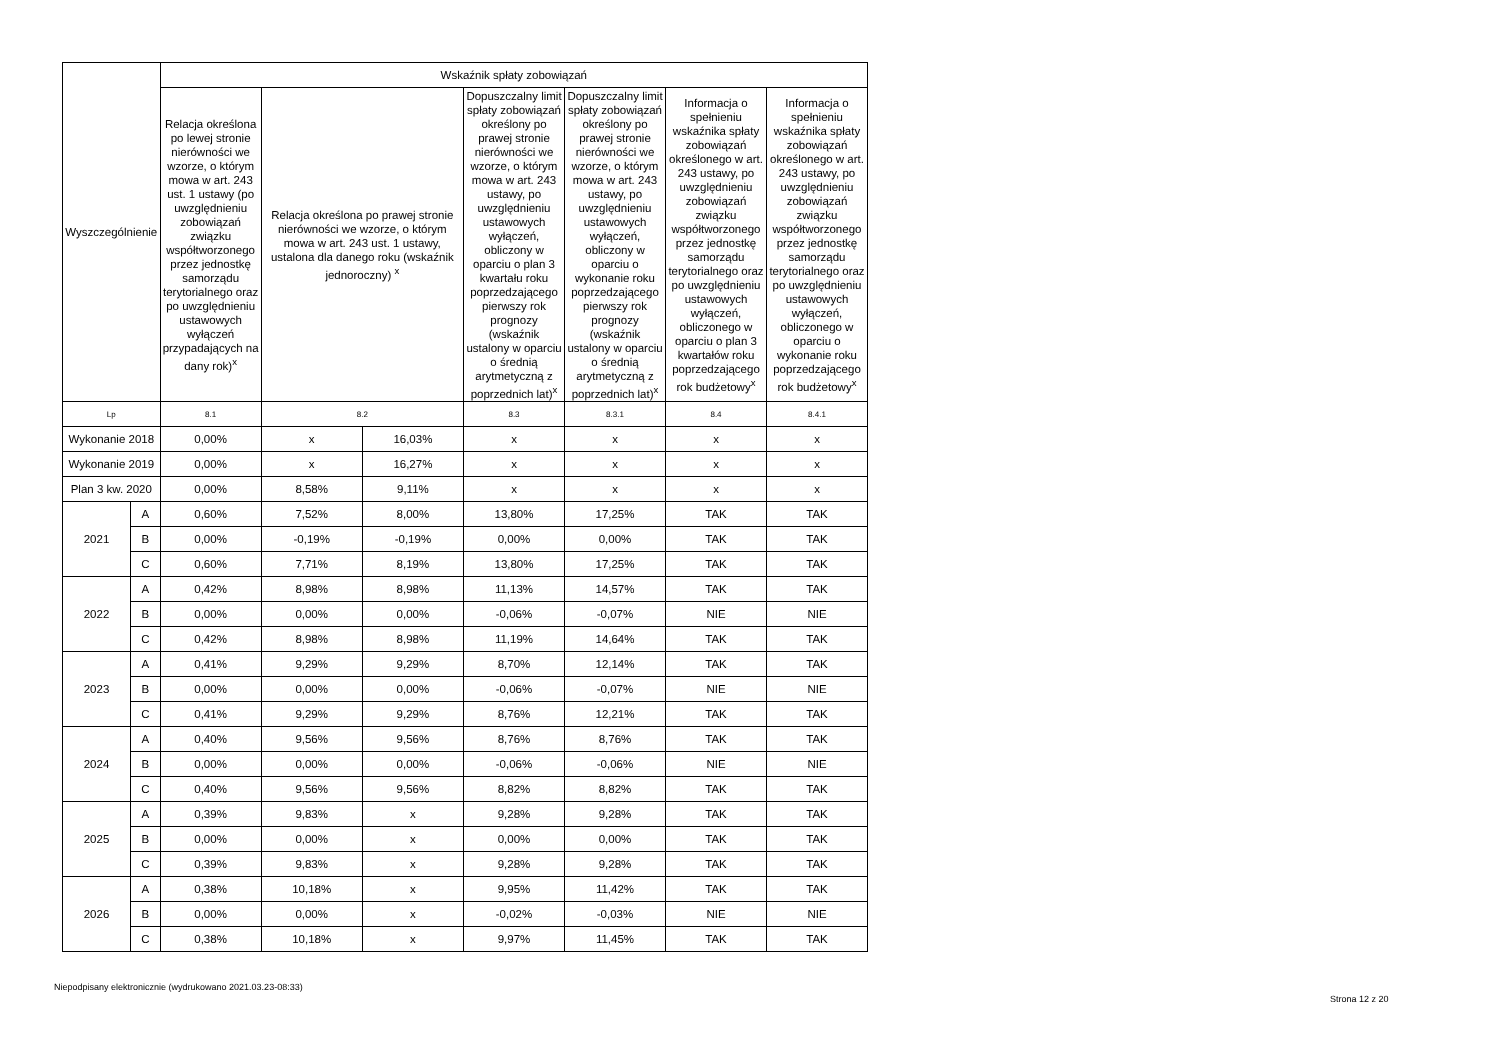| Wyszczególnienie | | Wskaźnik spłaty zobowiązań | | | | | | |
| --- | --- | --- | --- | --- | --- | --- | --- | --- |
| | | Relacja określona po lewej stronie nierówności we wzorze, o którym mowa w art. 243 ust. 1 ustawy (po uwzględnieniu zobowiązań związku współtworzonego przez jednostkę samorządu terytorialnego oraz po uwzględnieniu ustawowych wyłączeń przypadających na dany rok)<sup>x</sup> | Relacja określona po prawej stronie nierówności we wzorze, o którym mowa w art. 243 ust. 1 ustawy, ustalona dla danego roku (wskaźnik jednoroczny) <sup>x</sup> | | Dopuszczalny limit spłaty zobowiązań określony po prawej stronie nierówności we wzorze, o którym mowa w art. 243 ustawy, po uwzględnieniu ustawowych wyłączeń, obliczony w oparciu o plan 3 kwartału roku poprzedzającego pierwszy rok prognozy (wskaźnik ustalony w oparciu o średnią arytmetyczną z poprzednich lat)<sup>x</sup> | Dopuszczalny limit spłaty zobowiązań określony po prawej stronie nierówności we wzorze, o którym mowa w art. 243 ustawy, po uwzględnieniu ustawowych wyłączeń, obliczony w oparciu o wykonanie roku poprzedzającego pierwszy rok prognozy (wskaźnik ustalony w oparciu o średnią arytmetyczną z poprzednich lat)<sup>x</sup> | Informacja o spełnieniu wskaźnika spłaty zobowiązań określonego w art. 243 ustawy, po uwzględnieniu zobowiązań związku współtworzonego przez jednostkę samorządu terytorialnego oraz po uwzględnieniu ustawowych wyłączeń, obliczonego w oparciu o plan 3 kwartałów roku poprzedzającego rok budżetowy<sup>x</sup> | Informacja o spełnieniu wskaźnika spłaty zobowiązań określonego w art. 243 ustawy, po uwzględnieniu zobowiązań związku współtworzonego przez jednostkę samorządu terytorialnego oraz po uwzględnieniu ustawowych wyłączeń, obliczonego w oparciu o wykonanie roku poprzedzającego rok budżetowy<sup>x</sup> |
| Lp | | 8.1 | 8.2 | | 8.3 | 8.3.1 | 8.4 | 8.4.1 |
| Wykonanie 2018 | | 0,00% | x | 16,03% | x | x | x | x |
| Wykonanie 2019 | | 0,00% | x | 16,27% | x | x | x | x |
| Plan 3 kw. 2020 | | 0,00% | 8,58% | 9,11% | x | x | x | x |
| 2021 | A | 0,60% | 7,52% | 8,00% | 13,80% | 17,25% | TAK | TAK |
| | B | 0,00% | -0,19% | -0,19% | 0,00% | 0,00% | TAK | TAK |
| | C | 0,60% | 7,71% | 8,19% | 13,80% | 17,25% | TAK | TAK |
| 2022 | A | 0,42% | 8,98% | 8,98% | 11,13% | 14,57% | TAK | TAK |
| | B | 0,00% | 0,00% | 0,00% | -0,06% | -0,07% | NIE | NIE |
| | C | 0,42% | 8,98% | 8,98% | 11,19% | 14,64% | TAK | TAK |
| 2023 | A | 0,41% | 9,29% | 9,29% | 8,70% | 12,14% | TAK | TAK |
| | B | 0,00% | 0,00% | 0,00% | -0,06% | -0,07% | NIE | NIE |
| | C | 0,41% | 9,29% | 9,29% | 8,76% | 12,21% | TAK | TAK |
| 2024 | A | 0,40% | 9,56% | 9,56% | 8,76% | 8,76% | TAK | TAK |
| | B | 0,00% | 0,00% | 0,00% | -0,06% | -0,06% | NIE | NIE |
| | C | 0,40% | 9,56% | 9,56% | 8,82% | 8,82% | TAK | TAK |
| 2025 | A | 0,39% | 9,83% | x | 9,28% | 9,28% | TAK | TAK |
| | B | 0,00% | 0,00% | x | 0,00% | 0,00% | TAK | TAK |
| | C | 0,39% | 9,83% | x | 9,28% | 9,28% | TAK | TAK |
| 2026 | A | 0,38% | 10,18% | x | 9,95% | 11,42% | TAK | TAK |
| | B | 0,00% | 0,00% | x | -0,02% | -0,03% | NIE | NIE |
| | C | 0,38% | 10,18% | x | 9,97% | 11,45% | TAK | TAK |
Niepodpisany elektronicznie (wydrukowano 2021.03.23-08:33)
Strona 12 z 20